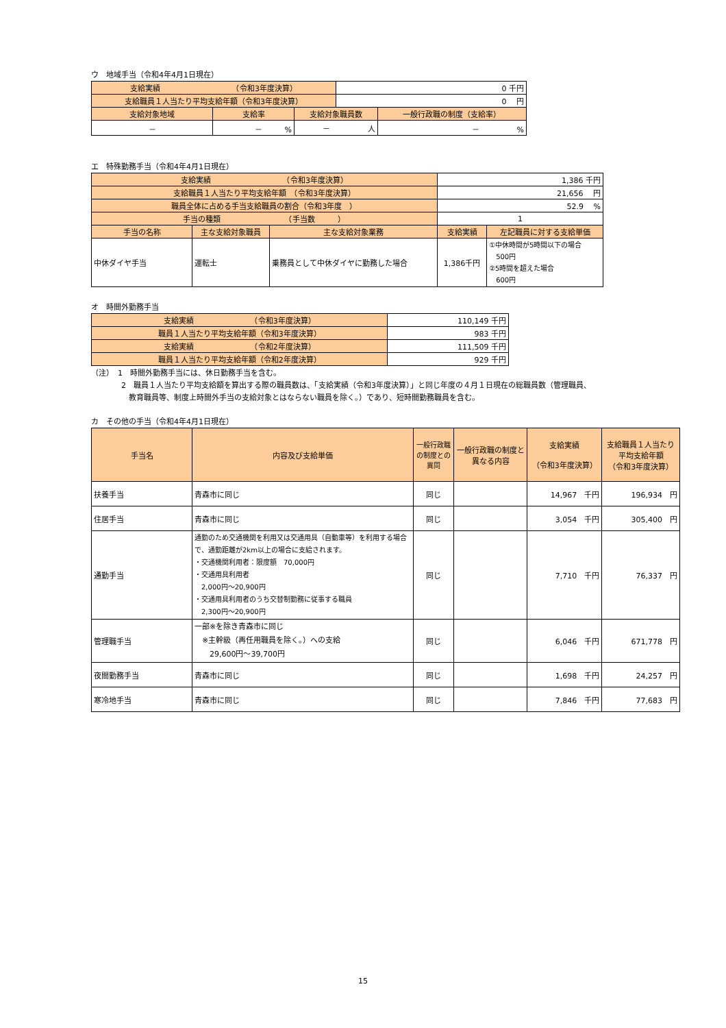ウ　地域手当（令和4年4月1日現在）
| 支給実績 （令和3年度決算） | | | 0 千円 | |
| 支給職員１人当たり平均支給年額（令和3年度決算） | | | 0 円 | |
| 支給対象地域 | 支給率 | 支給対象職員数 | | 一般行政職の制度（支給率） |
| － | － % | － 人 | | － % |
エ　特殊勤務手当（令和4年4月1日現在）
| 支給実績 （令和3年度決算） | | | 1,386 千円 | |
| 支給職員１人当たり平均支給年額 （令和3年度決算） | | | 21,656 円 | |
| 職員全体に占める手当支給職員の割合（令和3年度 ） | | | 52.9 % | |
| 手当の種類 （手当数 ） | | | 1 | |
| 手当の名称 | 主な支給対象職員 | 主な支給対象業務 | 支給実績 | 左記職員に対する支給単価 |
| 中休ダイヤ手当 | 運転士 | 乗務員として中休ダイヤに勤務した場合 | 1,386千円 | ①中休時間が5時間以下の場合 500円 ②5時間を超えた場合 600円 |
オ　時間外勤務手当
| 支給実績 （令和3年度決算） | 110,149 千円 |
| 職員１人当たり平均支給年額（令和3年度決算） | 983 千円 |
| 支給実績 （令和2年度決算） | 111,509 千円 |
| 職員１人当たり平均支給年額（令和2年度決算） | 929 千円 |
（注）　1　時間外勤務手当には、休日勤務手当を含む。
　　　　2　職員１人当たり平均支給額を算出する際の職員数は、「支給実績（令和3年度決算）」と同じ年度の４月１日現在の総職員数（管理職員、
　　　　　教育職員等、制度上時間外手当の支給対象とはならない職員を除く。）であり、短時間勤務職員を含む。
カ　その他の手当（令和4年4月1日現在）
| 手当名 | 内容及び支給単価 | 一般行政職の制度との異同 | 一般行政職の制度と異なる内容 | 支給実績 （令和3年度決算） | 支給職員１人当たり 平均支給年額 （令和3年度決算） |
| --- | --- | --- | --- | --- | --- |
| 扶養手当 | 青森市に同じ | 同じ | | 14,967 千円 | 196,934 円 |
| 住居手当 | 青森市に同じ | 同じ | | 3,054 千円 | 305,400 円 |
| 通勤手当 | 通勤のため交通機関を利用又は交通用具（自動車等）を利用する場合で、通勤距離が2km以上の場合に支給されます。 ・交通機関利用者：限度額 70,000円 ・交通用具利用者 2,000円～20,900円 ・交通用具利用者のうち交替制勤務に従事する職員 2,300円～20,900円 | 同じ | | 7,710 千円 | 76,337 円 |
| 管理職手当 | 一部※を除き青森市に同じ ※主幹級（再任用職員を除く。）への支給 29,600円～39,700円 | 同じ | | 6,046 千円 | 671,778 円 |
| 夜間勤務手当 | 青森市に同じ | 同じ | | 1,698 千円 | 24,257 円 |
| 寒冷地手当 | 青森市に同じ | 同じ | | 7,846 千円 | 77,683 円 |
15